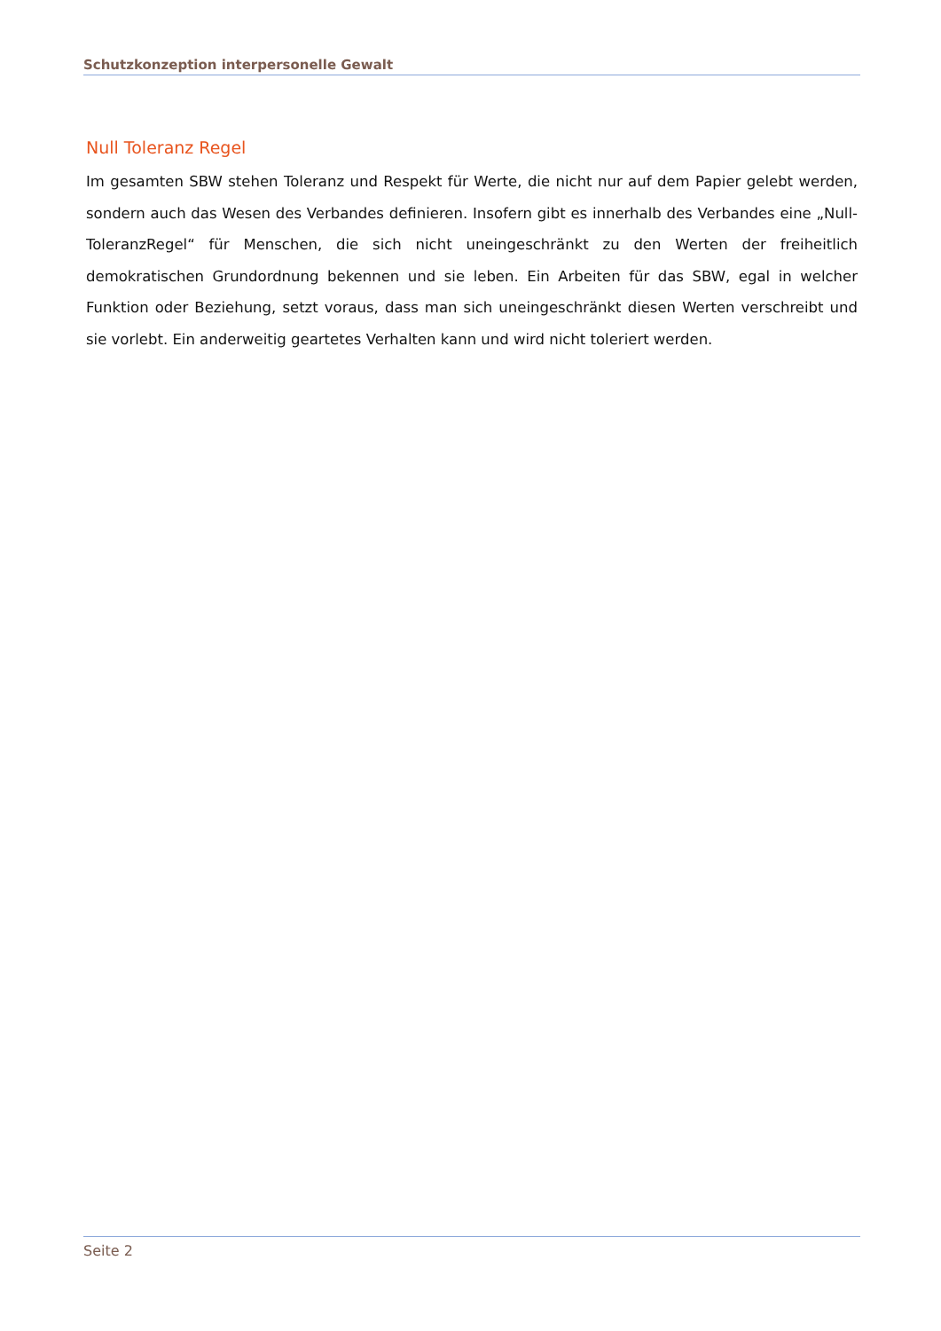Schutzkonzeption interpersonelle Gewalt
Null Toleranz Regel
Im gesamten SBW stehen Toleranz und Respekt für Werte, die nicht nur auf dem Papier gelebt werden, sondern auch das Wesen des Verbandes definieren. Insofern gibt es innerhalb des Verbandes eine „Null-ToleranzRegel“ für Menschen, die sich nicht uneingeschränkt zu den Werten der freiheitlich demokratischen Grundordnung bekennen und sie leben. Ein Arbeiten für das SBW, egal in welcher Funktion oder Beziehung, setzt voraus, dass man sich uneingeschränkt diesen Werten verschreibt und sie vorlebt. Ein anderweitig geartetes Verhalten kann und wird nicht toleriert werden.
Seite 2